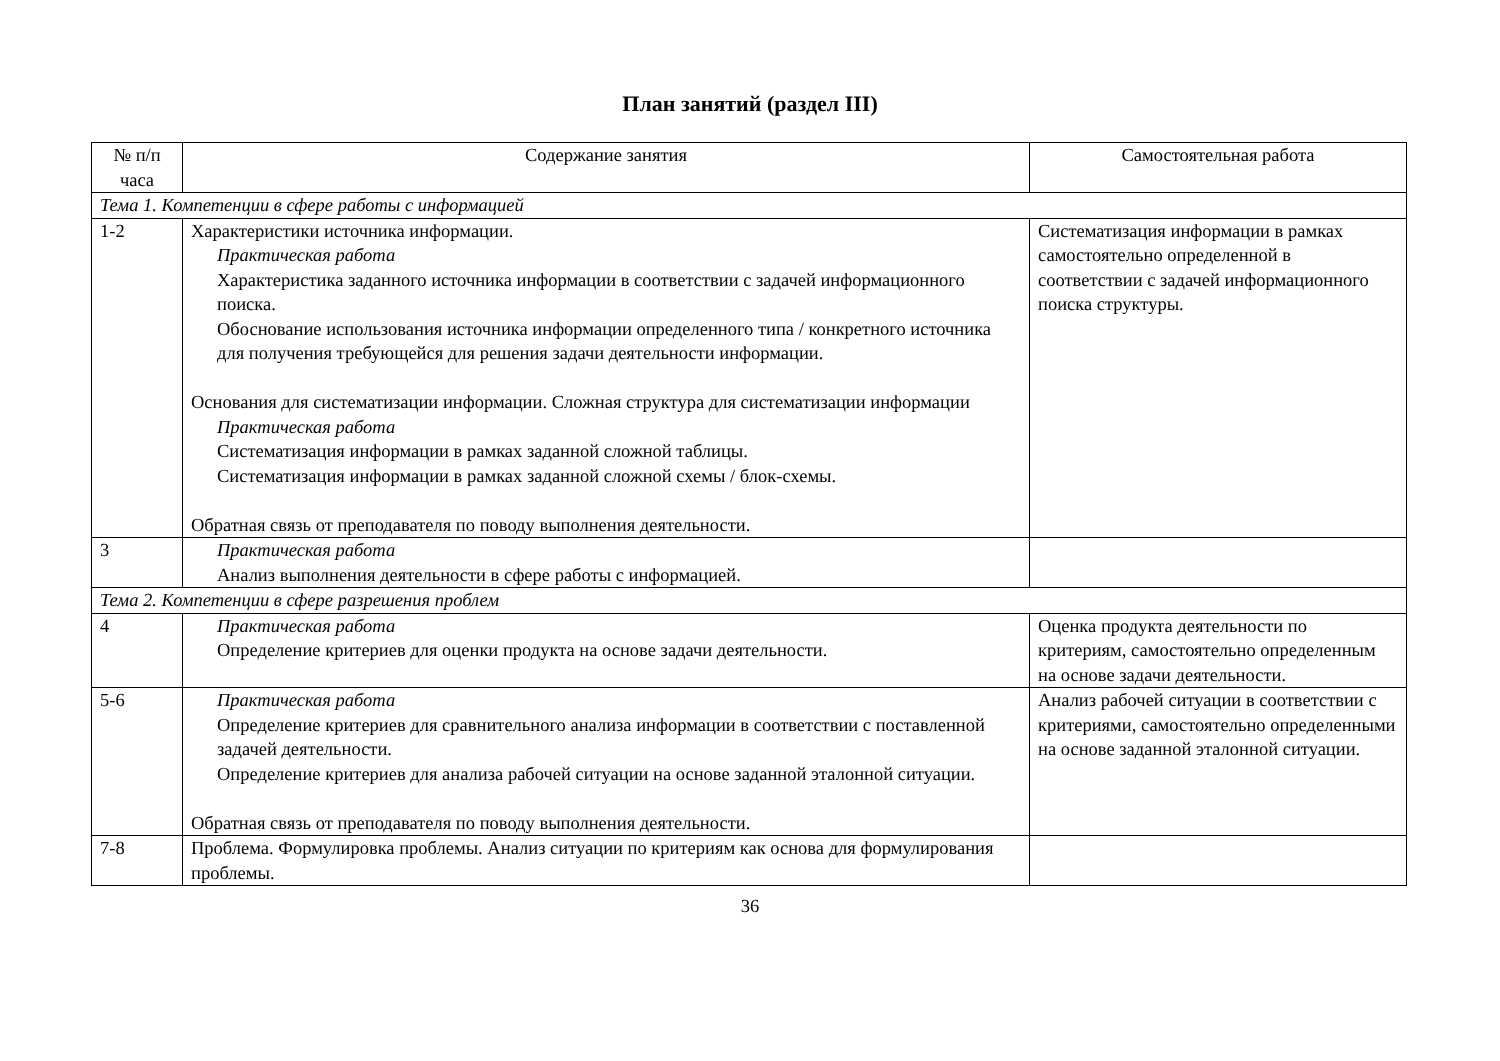План занятий (раздел III)
| № п/п часа | Содержание занятия | Самостоятельная работа |
| --- | --- | --- |
| Тема 1. Компетенции в сфере работы с информацией | | |
| 1-2 | Характеристики источника информации. Практическая работа Характеристика заданного источника информации в соответствии с задачей информационного поиска. Обоснование использования источника информации определенного типа / конкретного источника для получения требующейся для решения задачи деятельности информации. Основания для систематизации информации. Сложная структура для систематизации информации Практическая работа Систематизация информации в рамках заданной сложной таблицы. Систематизация информации в рамках заданной сложной схемы / блок-схемы. Обратная связь от преподавателя по поводу выполнения деятельности. | Систематизация информации в рамках самостоятельно определенной в соответствии с задачей информационного поиска структуры. |
| 3 | Практическая работа Анализ выполнения деятельности в сфере работы с информацией. | |
| Тема 2. Компетенции в сфере разрешения проблем | | |
| 4 | Практическая работа Определение критериев для оценки продукта на основе задачи деятельности. | Оценка продукта деятельности по критериям, самостоятельно определенным на основе задачи деятельности. |
| 5-6 | Практическая работа Определение критериев для сравнительного анализа информации в соответствии с поставленной задачей деятельности. Определение критериев для анализа рабочей ситуации на основе заданной эталонной ситуации. Обратная связь от преподавателя по поводу выполнения деятельности. | Анализ рабочей ситуации в соответствии с критериями, самостоятельно определенными на основе заданной эталонной ситуации. |
| 7-8 | Проблема. Формулировка проблемы. Анализ ситуации по критериям как основа для формулирования проблемы. | |
36